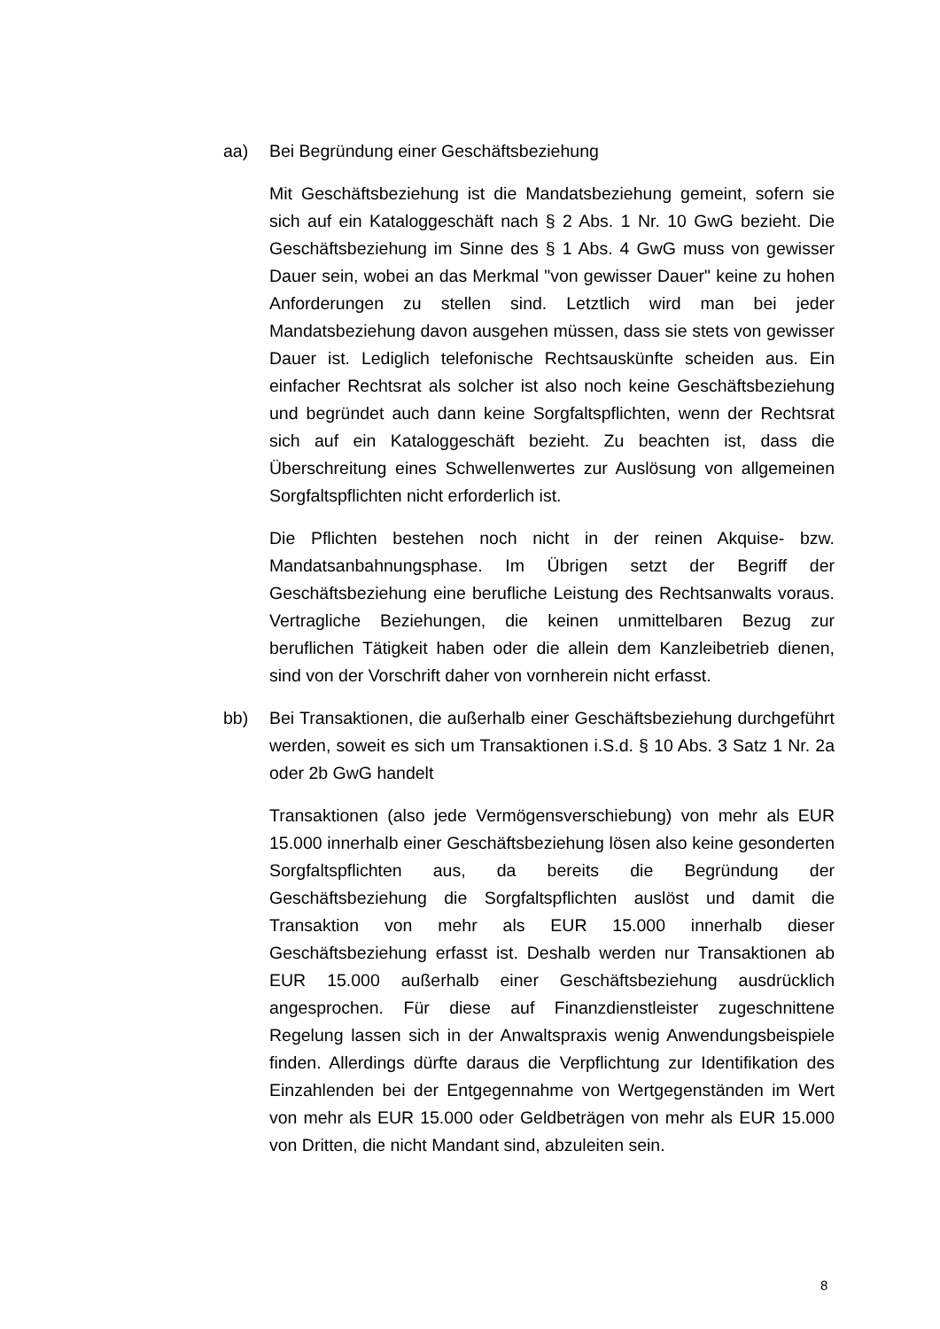aa) Bei Begründung einer Geschäftsbeziehung
Mit Geschäftsbeziehung ist die Mandatsbeziehung gemeint, sofern sie sich auf ein Kataloggeschäft nach § 2 Abs. 1 Nr. 10 GwG bezieht. Die Geschäftsbeziehung im Sinne des § 1 Abs. 4 GwG muss von gewisser Dauer sein, wobei an das Merkmal "von gewisser Dauer" keine zu hohen Anforderungen zu stellen sind. Letztlich wird man bei jeder Mandatsbeziehung davon ausgehen müssen, dass sie stets von gewisser Dauer ist. Lediglich telefonische Rechtsauskünfte scheiden aus. Ein einfacher Rechtsrat als solcher ist also noch keine Geschäftsbeziehung und begründet auch dann keine Sorgfaltspflichten, wenn der Rechtsrat sich auf ein Kataloggeschäft bezieht. Zu beachten ist, dass die Überschreitung eines Schwellenwertes zur Auslösung von allgemeinen Sorgfaltspflichten nicht erforderlich ist.
Die Pflichten bestehen noch nicht in der reinen Akquise- bzw. Mandatsanbahnungsphase. Im Übrigen setzt der Begriff der Geschäftsbeziehung eine berufliche Leistung des Rechtsanwalts voraus. Vertragliche Beziehungen, die keinen unmittelbaren Bezug zur beruflichen Tätigkeit haben oder die allein dem Kanzleibetrieb dienen, sind von der Vorschrift daher von vornherein nicht erfasst.
bb) Bei Transaktionen, die außerhalb einer Geschäftsbeziehung durchgeführt werden, soweit es sich um Transaktionen i.S.d. § 10 Abs. 3 Satz 1 Nr. 2a oder 2b GwG handelt
Transaktionen (also jede Vermögensverschiebung) von mehr als EUR 15.000 innerhalb einer Geschäftsbeziehung lösen also keine gesonderten Sorgfaltspflichten aus, da bereits die Begründung der Geschäftsbeziehung die Sorgfaltspflichten auslöst und damit die Transaktion von mehr als EUR 15.000 innerhalb dieser Geschäftsbeziehung erfasst ist. Deshalb werden nur Transaktionen ab EUR 15.000 außerhalb einer Geschäftsbeziehung ausdrücklich angesprochen. Für diese auf Finanzdienstleister zugeschnittene Regelung lassen sich in der Anwaltspraxis wenig Anwendungsbeispiele finden. Allerdings dürfte daraus die Verpflichtung zur Identifikation des Einzahlenden bei der Entgegennahme von Wertgegenständen im Wert von mehr als EUR 15.000 oder Geldbeträgen von mehr als EUR 15.000 von Dritten, die nicht Mandant sind, abzuleiten sein.
8